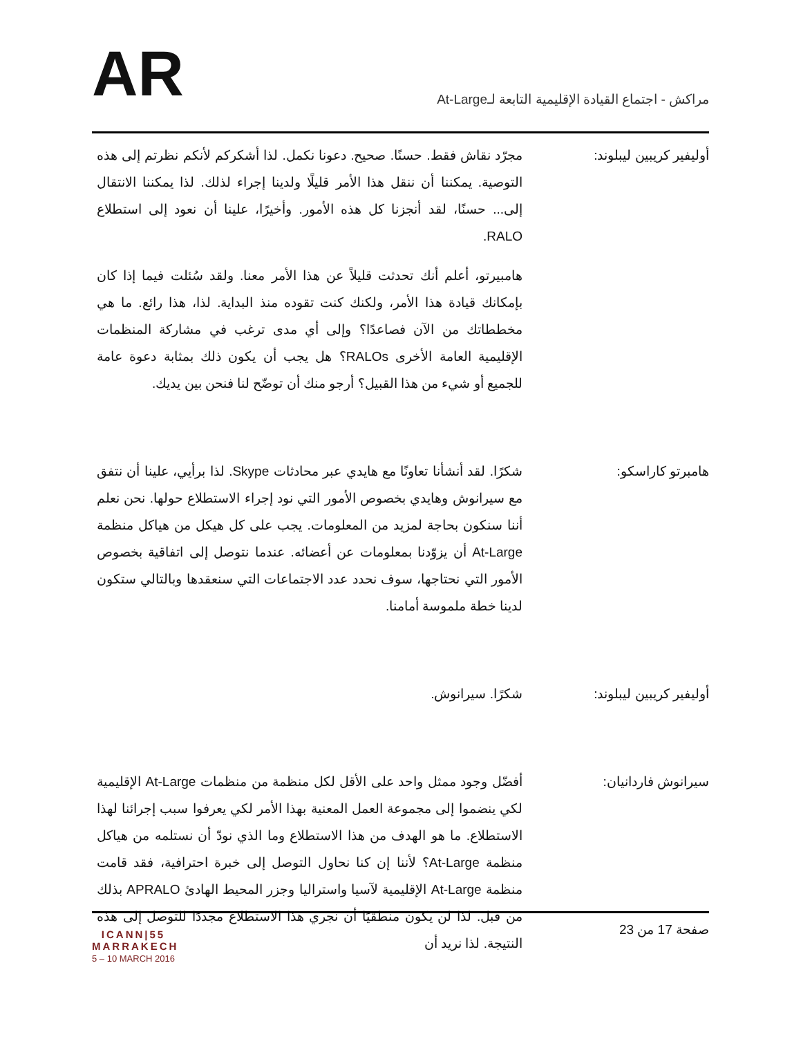AR
مراكش - اجتماع القيادة الإقليمية التابعة لـAt-Large
أوليفير كريبين ليبلوند: مجرّد نقاش فقط. حسنًا. صحيح. دعونا نكمل. لذا أشكركم لأنكم نظرتم إلى هذه التوصية. يمكننا أن ننقل هذا الأمر قليلًا ولدينا إجراء لذلك. لذا يمكننا الانتقال إلى... حسنًا، لقد أنجزنا كل هذه الأمور. وأخيرًا، علينا أن نعود إلى استطلاع RALO.
هامبيرتو، أعلم أنك تحدثت قليلاً عن هذا الأمر معنا. ولقد سُئلت فيما إذا كان بإمكانك قيادة هذا الأمر، ولكنك كنت تقوده منذ البداية. لذا، هذا رائع. ما هي مخططاتك من الآن فصاعدًا؟ وإلى أي مدى ترغب في مشاركة المنظمات الإقليمية العامة الأخرى RALOs؟ هل يجب أن يكون ذلك بمثابة دعوة عامة للجميع أو شيء من هذا القبيل؟ أرجو منك أن توضّح لنا فنحن بين يديك.
هامبرتو كاراسكو: شكرًا. لقد أنشأنا تعاونًا مع هايدي عبر محادثات Skype. لذا برأيي، علينا أن نتفق مع سيرانوش وهايدي بخصوص الأمور التي نود إجراء الاستطلاع حولها. نحن نعلم أننا سنكون بحاجة لمزيد من المعلومات. يجب على كل هيكل من هياكل منظمة At-Large أن يزوّدنا بمعلومات عن أعضائه. عندما نتوصل إلى اتفاقية بخصوص الأمور التي نحتاجها، سوف نحدد عدد الاجتماعات التي سنعقدها وبالتالي ستكون لدينا خطة ملموسة أمامنا.
أوليفير كريبين ليبلوند: شكرًا. سيرانوش.
سيرانوش فاردانيان: أفضّل وجود ممثل واحد على الأقل لكل منظمة من منظمات At-Large الإقليمية لكي ينضموا إلى مجموعة العمل المعنية بهذا الأمر لكي يعرفوا سبب إجرائنا لهذا الاستطلاع. ما هو الهدف من هذا الاستطلاع وما الذي نودّ أن نستلمه من هياكل منظمة At-Large؟ لأننا إن كنا نحاول التوصل إلى خبرة احترافية، فقد قامت منظمة At-Large الإقليمية لآسيا واستراليا وجزر المحيط الهادئ APRALO بذلك من قبل. لذا لن يكون منطقيًا أن نجري هذا الاستطلاع مجددًا للتوصل إلى هذه النتيجة. لذا نريد أن
ICANN|55
MARRAKECH
5 – 10 MARCH 2016
صفحة 17 من 23